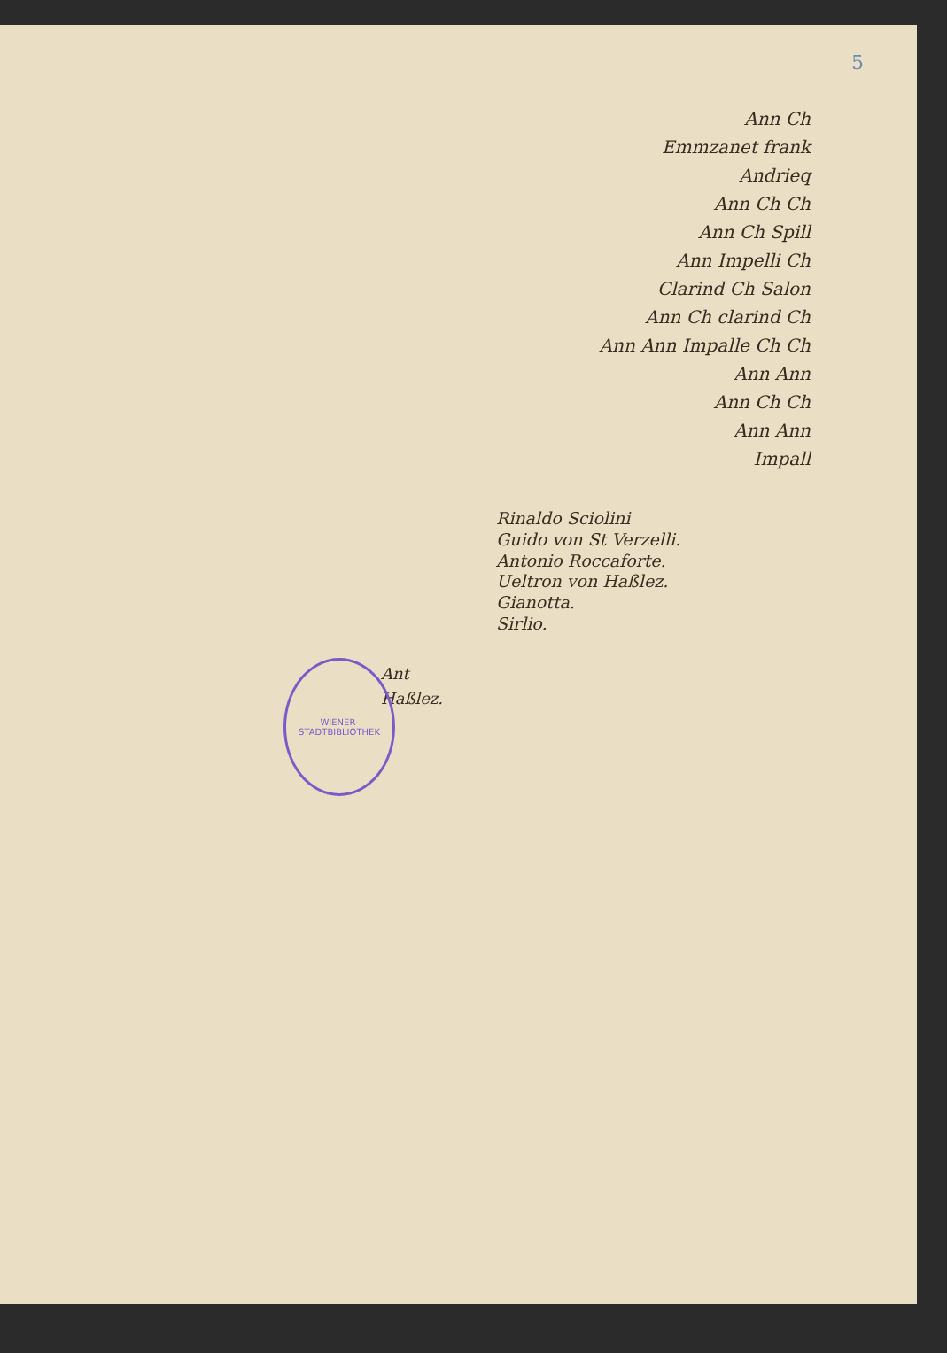5
WIENER-STADTBIBLIOTHEK
Ann Ch
Emmzanet frank
Andrieq
Ann Ch Ch
Ann Ch Spill
Ann Impelli Ch
Clarind Ch Salon
Ann Ch clarind Ch
Ann Ann Impalle Ch Ch
Ann Ann
Ann Ch Ch
Ann Ann
Impall
Rinaldo Sciolini
Guido von St Verzelli.
Antonio Roccaforte.
Ueltron von Haßlez.
Gianotta.
Sirlio.
Ant
Haßlez.